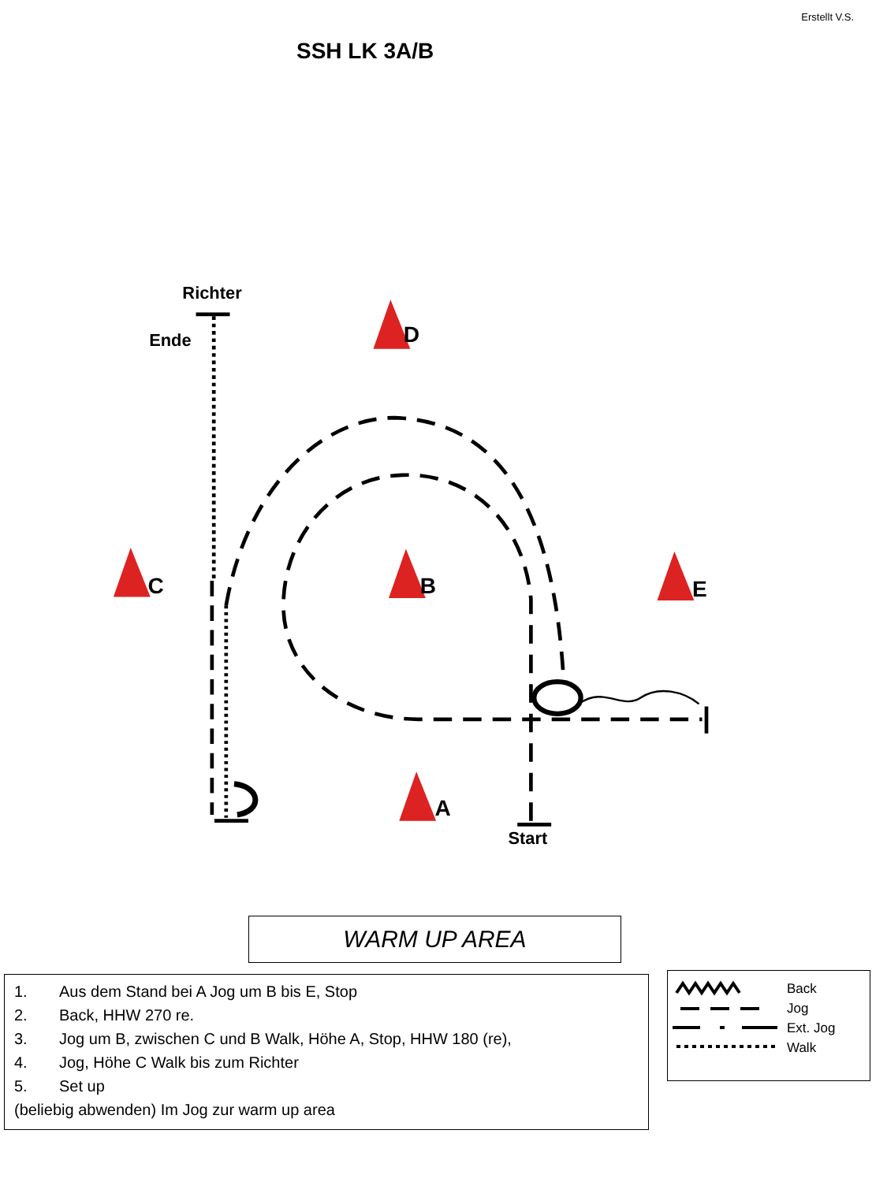Erstellt V.S.
SSH LK 3A/B
Richter
Ende
D
C
B
E
A
Start
WARM UP AREA
1. Aus dem Stand bei A Jog um B bis E, Stop
2. Back, HHW 270 re.
3. Jog um B, zwischen C und B Walk, Höhe A, Stop, HHW 180 (re),
4. Jog, Höhe C Walk bis zum Richter
5. Set up
(beliebig abwenden) Im Jog zur warm up area
Back
Jog
Ext. Jog
Walk